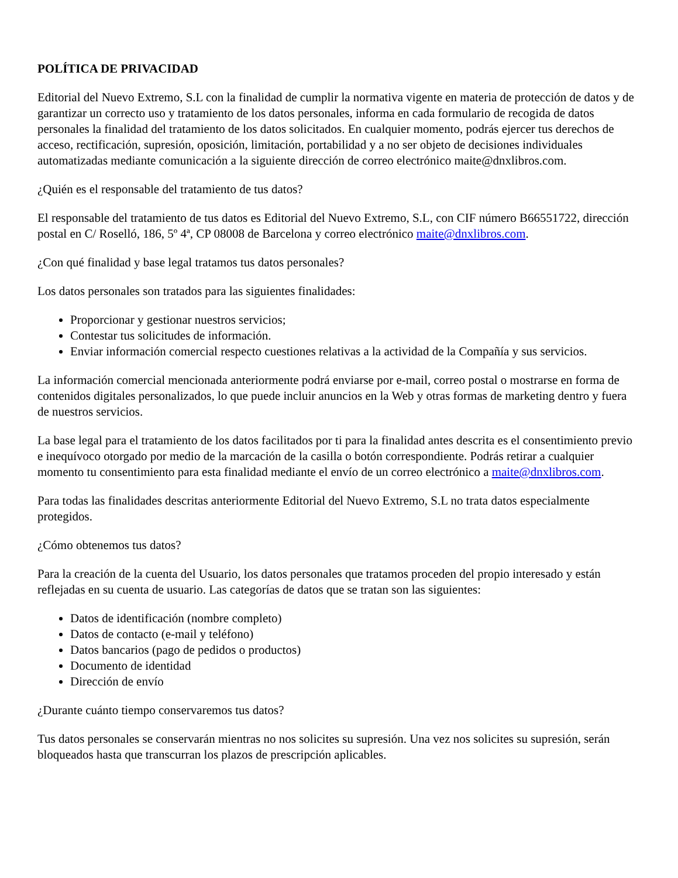POLÍTICA DE PRIVACIDAD
Editorial del Nuevo Extremo, S.L con la finalidad de cumplir la normativa vigente en materia de protección de datos y de garantizar un correcto uso y tratamiento de los datos personales, informa en cada formulario de recogida de datos personales la finalidad del tratamiento de los datos solicitados. En cualquier momento, podrás ejercer tus derechos de acceso, rectificación, supresión, oposición, limitación, portabilidad y a no ser objeto de decisiones individuales automatizadas mediante comunicación a la siguiente dirección de correo electrónico maite@dnxlibros.com.
¿Quién es el responsable del tratamiento de tus datos?
El responsable del tratamiento de tus datos es Editorial del Nuevo Extremo, S.L, con CIF número B66551722, dirección postal en C/ Roselló, 186, 5º 4ª, CP 08008 de Barcelona y correo electrónico maite@dnxlibros.com.
¿Con qué finalidad y base legal tratamos tus datos personales?
Los datos personales son tratados para las siguientes finalidades:
Proporcionar y gestionar nuestros servicios;
Contestar tus solicitudes de información.
Enviar información comercial respecto cuestiones relativas a la actividad de la Compañía y sus servicios.
La información comercial mencionada anteriormente podrá enviarse por e-mail, correo postal o mostrarse en forma de contenidos digitales personalizados, lo que puede incluir anuncios en la Web y otras formas de marketing dentro y fuera de nuestros servicios.
La base legal para el tratamiento de los datos facilitados por ti para la finalidad antes descrita es el consentimiento previo e inequívoco otorgado por medio de la marcación de la casilla o botón correspondiente. Podrás retirar a cualquier momento tu consentimiento para esta finalidad mediante el envío de un correo electrónico a maite@dnxlibros.com.
Para todas las finalidades descritas anteriormente Editorial del Nuevo Extremo, S.L no trata datos especialmente protegidos.
¿Cómo obtenemos tus datos?
Para la creación de la cuenta del Usuario, los datos personales que tratamos proceden del propio interesado y están reflejadas en su cuenta de usuario. Las categorías de datos que se tratan son las siguientes:
Datos de identificación (nombre completo)
Datos de contacto (e-mail y teléfono)
Datos bancarios (pago de pedidos o productos)
Documento de identidad
Dirección de envío
¿Durante cuánto tiempo conservaremos tus datos?
Tus datos personales se conservarán mientras no nos solicites su supresión. Una vez nos solicites su supresión, serán bloqueados hasta que transcurran los plazos de prescripción aplicables.